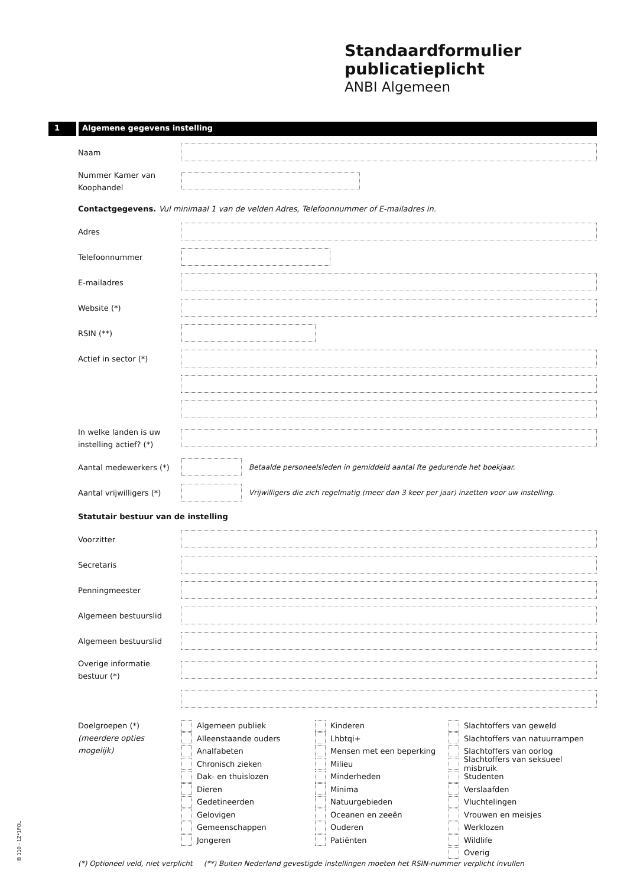Standaardformulier
publicatieplicht
ANBI Algemeen
1 Algemene gegevens instelling
Naam
Nummer Kamer van Koophandel
Contactgegevens. Vul minimaal 1 van de velden Adres, Telefoonnummer of E-mailadres in.
Adres
Telefoonnummer
E-mailadres
Website (*)
RSIN (**)
Actief in sector (*)
In welke landen is uw instelling actief? (*)
Aantal medewerkers (*)
Betaalde personeelsleden in gemiddeld aantal fte gedurende het boekjaar.
Aantal vrijwilligers (*)
Vrijwilligers die zich regelmatig (meer dan 3 keer per jaar) inzetten voor uw instelling.
Statutair bestuur van de instelling
Voorzitter
Secretaris
Penningmeester
Algemeen bestuurslid
Algemeen bestuurslid
Overige informatie bestuur (*)
Doelgroepen (*)
(meerdere opties mogelijk)
Algemeen publiek
Alleenstaande ouders
Analfabeten
Chronisch zieken
Dak- en thuislozen
Dieren
Gedetineerden
Gelovigen
Gemeenschappen
Jongeren
Kinderen
Lhbtqi+
Mensen met een beperking
Milieu
Minderheden
Minima
Natuurgebieden
Oceanen en zeeën
Ouderen
Patiënten
Slachtoffers van geweld
Slachtoffers van natuurrampen
Slachtoffers van oorlog
Slachtoffers van seksueel misbruik
Studenten
Verslaafden
Vluchtelingen
Vrouwen en meisjes
Werklozen
Wildlife
Overig
(*) Optioneel veld, niet verplicht (**) Buiten Nederland gevestigde instellingen moeten het RSIN-nummer verplicht invullen
IB 110 - 1Z*1FOL